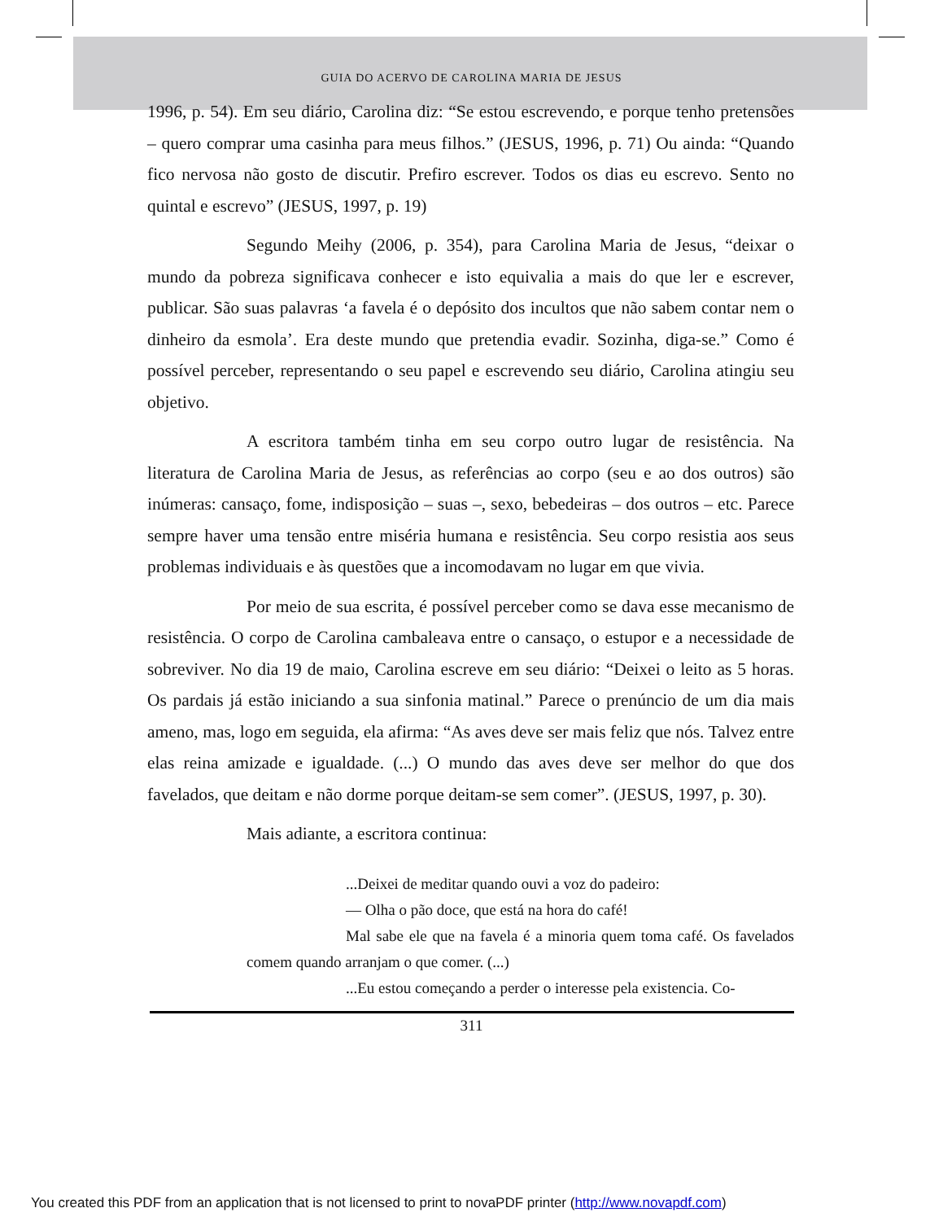GUIA DO ACERVO DE CAROLINA MARIA DE JESUS
1996, p. 54). Em seu diário, Carolina diz: “Se estou escrevendo, e porque tenho pretensões – quero comprar uma casinha para meus filhos.” (JESUS, 1996, p. 71) Ou ainda: “Quando fico nervosa não gosto de discutir. Prefiro escrever. Todos os dias eu escrevo. Sento no quintal e escrevo” (JESUS, 1997, p. 19)
Segundo Meihy (2006, p. 354), para Carolina Maria de Jesus, “deixar o mundo da pobreza significava conhecer e isto equivalia a mais do que ler e escrever, publicar. São suas palavras ‘a favela é o depósito dos incultos que não sabem contar nem o dinheiro da esmola’. Era deste mundo que pretendia evadir. Sozinha, diga-se.” Como é possível perceber, representando o seu papel e escrevendo seu diário, Carolina atingiu seu objetivo.
A escritora também tinha em seu corpo outro lugar de resistência. Na literatura de Carolina Maria de Jesus, as referências ao corpo (seu e ao dos outros) são inúmeras: cansaço, fome, indisposição – suas –, sexo, bebedeiras – dos outros – etc. Parece sempre haver uma tensão entre miséria humana e resistência. Seu corpo resistia aos seus problemas individuais e às questões que a incomodavam no lugar em que vivia.
Por meio de sua escrita, é possível perceber como se dava esse mecanismo de resistência. O corpo de Carolina cambaleava entre o cansaço, o estupor e a necessidade de sobreviver. No dia 19 de maio, Carolina escreve em seu diário: “Deixei o leito as 5 horas. Os pardais já estão iniciando a sua sinfonia matinal.” Parece o prenúncio de um dia mais ameno, mas, logo em seguida, ela afirma: “As aves deve ser mais feliz que nós. Talvez entre elas reina amizade e igualdade. (...) O mundo das aves deve ser melhor do que dos favelados, que deitam e não dorme porque deitam-se sem comer”. (JESUS, 1997, p. 30).
Mais adiante, a escritora continua:
...Deixei de meditar quando ouvi a voz do padeiro:
— Olha o pão doce, que está na hora do café!
Mal sabe ele que na favela é a minoria quem toma café. Os favelados comem quando arranjam o que comer. (...)
...Eu estou começando a perder o interesse pela existencia. Co-
311
You created this PDF from an application that is not licensed to print to novaPDF printer (http://www.novapdf.com)